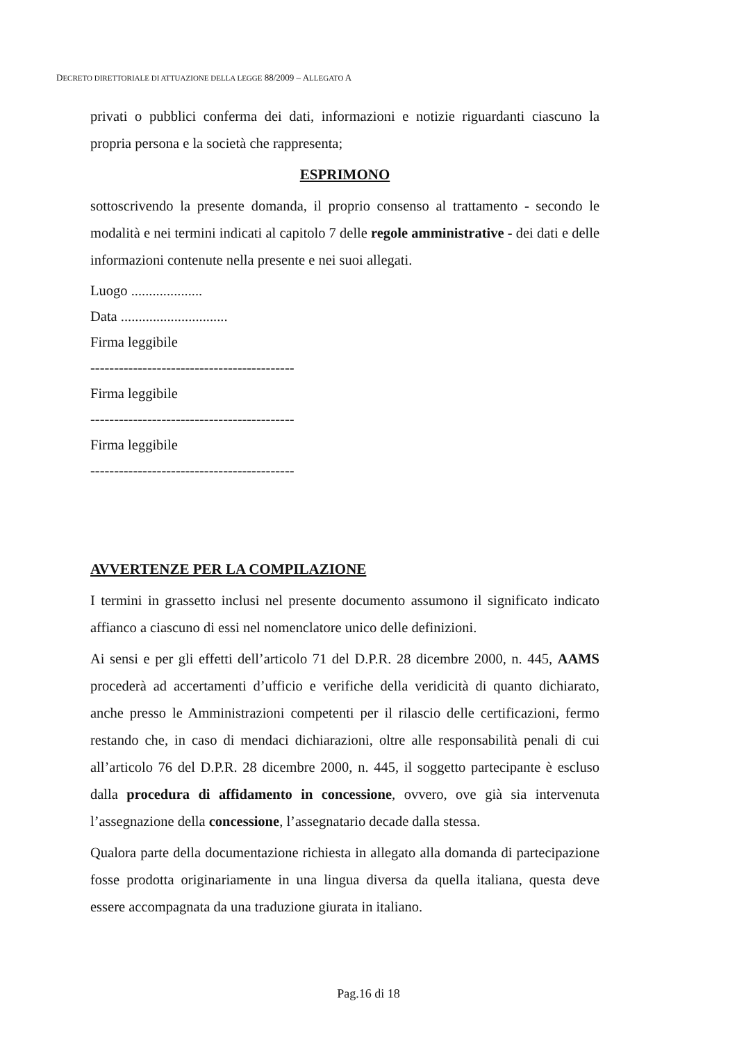DECRETO DIRETTORIALE DI ATTUAZIONE DELLA LEGGE 88/2009 – ALLEGATO A
privati o pubblici conferma dei dati, informazioni e notizie riguardanti ciascuno la propria persona e la società che rappresenta;
ESPRIMONO
sottoscrivendo la presente domanda, il proprio consenso al trattamento - secondo le modalità e nei termini indicati al capitolo 7 delle regole amministrative - dei dati e delle informazioni contenute nella presente e nei suoi allegati.
Luogo ....................
Data ..............................
Firma leggibile
-------------------------------------------
Firma leggibile
-------------------------------------------
Firma leggibile
-------------------------------------------
AVVERTENZE PER LA COMPILAZIONE
I termini in grassetto inclusi nel presente documento assumono il significato indicato affianco a ciascuno di essi nel nomenclatore unico delle definizioni.
Ai sensi e per gli effetti dell’articolo 71 del D.P.R. 28 dicembre 2000, n. 445, AAMS procederà ad accertamenti d’ufficio e verifiche della veridicità di quanto dichiarato, anche presso le Amministrazioni competenti per il rilascio delle certificazioni, fermo restando che, in caso di mendaci dichiarazioni, oltre alle responsabilità penali di cui all’articolo 76 del D.P.R. 28 dicembre 2000, n. 445, il soggetto partecipante è escluso dalla procedura di affidamento in concessione, ovvero, ove già sia intervenuta l’assegnazione della concessione, l’assegnatario decade dalla stessa.
Qualora parte della documentazione richiesta in allegato alla domanda di partecipazione fosse prodotta originariamente in una lingua diversa da quella italiana, questa deve essere accompagnata da una traduzione giurata in italiano.
Pag.16 di 18